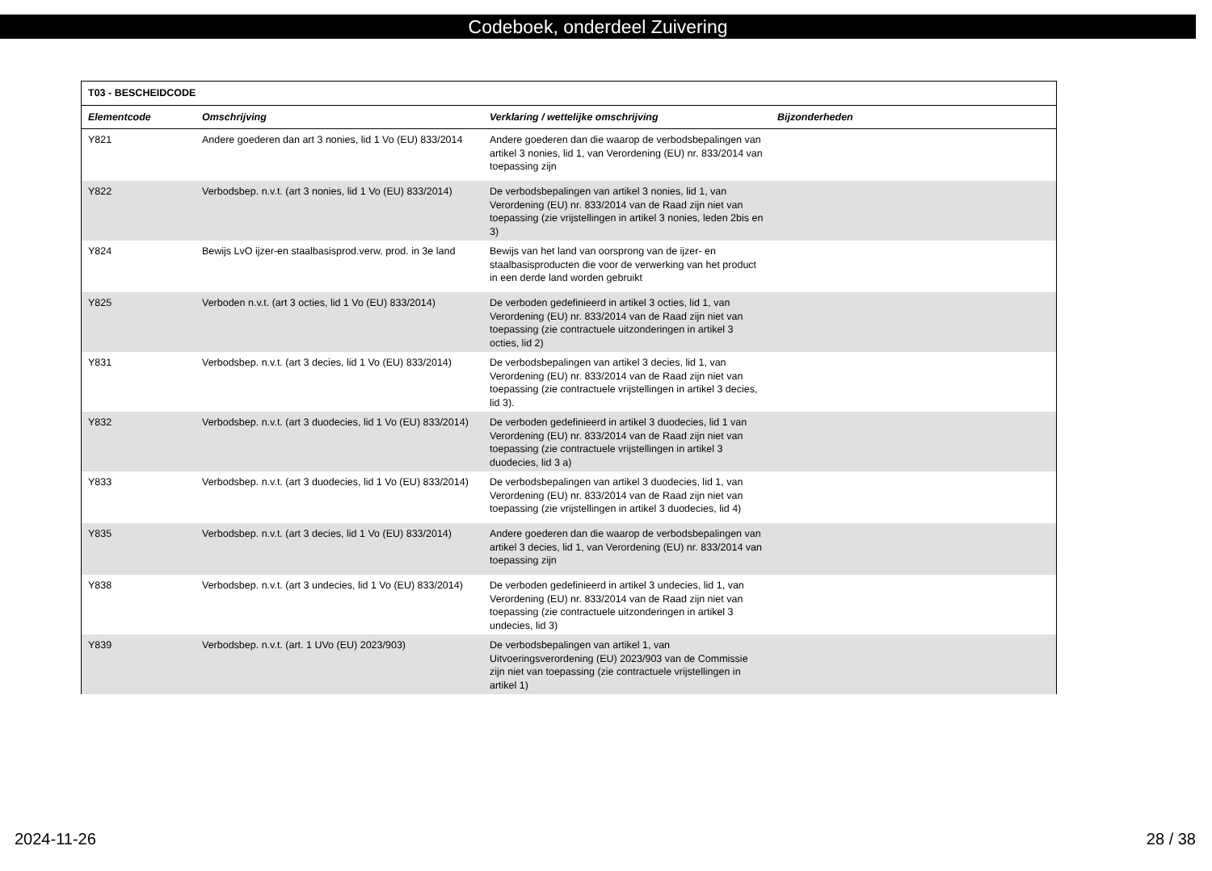Codeboek, onderdeel Zuivering
| T03 - BESCHEIDCODE | | | |
| --- | --- | --- | --- |
| Elementcode | Omschrijving | Verklaring / wettelijke omschrijving | Bijzonderheden |
| Y821 | Andere goederen dan art 3 nonies, lid 1 Vo (EU) 833/2014 | Andere goederen dan die waarop de verbodsbepalingen van artikel 3 nonies, lid 1, van Verordening (EU) nr. 833/2014 van toepassing zijn | |
| Y822 | Verbodsbep. n.v.t. (art 3 nonies, lid 1 Vo (EU) 833/2014) | De verbodsbepalingen van artikel 3 nonies, lid 1, van Verordening (EU) nr. 833/2014 van de Raad zijn niet van toepassing (zie vrijstellingen in artikel 3 nonies, leden 2bis en 3) | |
| Y824 | Bewijs LvO ijzer-en staalbasisprod.verw. prod. in 3e land | Bewijs van het land van oorsprong van de ijzer- en staalbasisproducten die voor de verwerking van het product in een derde land worden gebruikt | |
| Y825 | Verboden n.v.t. (art 3 octies, lid 1 Vo (EU) 833/2014) | De verboden gedefinieerd in artikel 3 octies, lid 1, van Verordening (EU) nr. 833/2014 van de Raad zijn niet van toepassing (zie contractuele uitzonderingen in artikel 3 octies, lid 2) | |
| Y831 | Verbodsbep. n.v.t. (art 3 decies, lid 1 Vo (EU) 833/2014) | De verbodsbepalingen van artikel 3 decies, lid 1, van Verordening (EU) nr. 833/2014 van de Raad zijn niet van toepassing (zie contractuele vrijstellingen in artikel 3 decies, lid 3). | |
| Y832 | Verbodsbep. n.v.t. (art 3 duodecies, lid 1 Vo (EU) 833/2014) | De verboden gedefinieerd in artikel 3 duodecies, lid 1 van Verordening (EU) nr. 833/2014 van de Raad zijn niet van toepassing (zie contractuele vrijstellingen in artikel 3 duodecies, lid 3 a) | |
| Y833 | Verbodsbep. n.v.t. (art 3 duodecies, lid 1 Vo (EU) 833/2014) | De verbodsbepalingen van artikel 3 duodecies, lid 1, van Verordening (EU) nr. 833/2014 van de Raad zijn niet van toepassing (zie vrijstellingen in artikel 3 duodecies, lid 4) | |
| Y835 | Verbodsbep. n.v.t. (art 3 decies, lid 1 Vo (EU) 833/2014) | Andere goederen dan die waarop de verbodsbepalingen van artikel 3 decies, lid 1, van Verordening (EU) nr. 833/2014 van toepassing zijn | |
| Y838 | Verbodsbep. n.v.t. (art 3 undecies, lid 1 Vo (EU) 833/2014) | De verboden gedefinieerd in artikel 3 undecies, lid 1, van Verordening (EU) nr. 833/2014 van de Raad zijn niet van toepassing (zie contractuele uitzonderingen in artikel 3 undecies, lid 3) | |
| Y839 | Verbodsbep. n.v.t. (art. 1 UVo (EU) 2023/903) | De verbodsbepalingen van artikel 1, van Uitvoeringsverordening (EU) 2023/903 van de Commissie zijn niet van toepassing (zie contractuele vrijstellingen in artikel 1) | |
2024-11-26 28 / 38